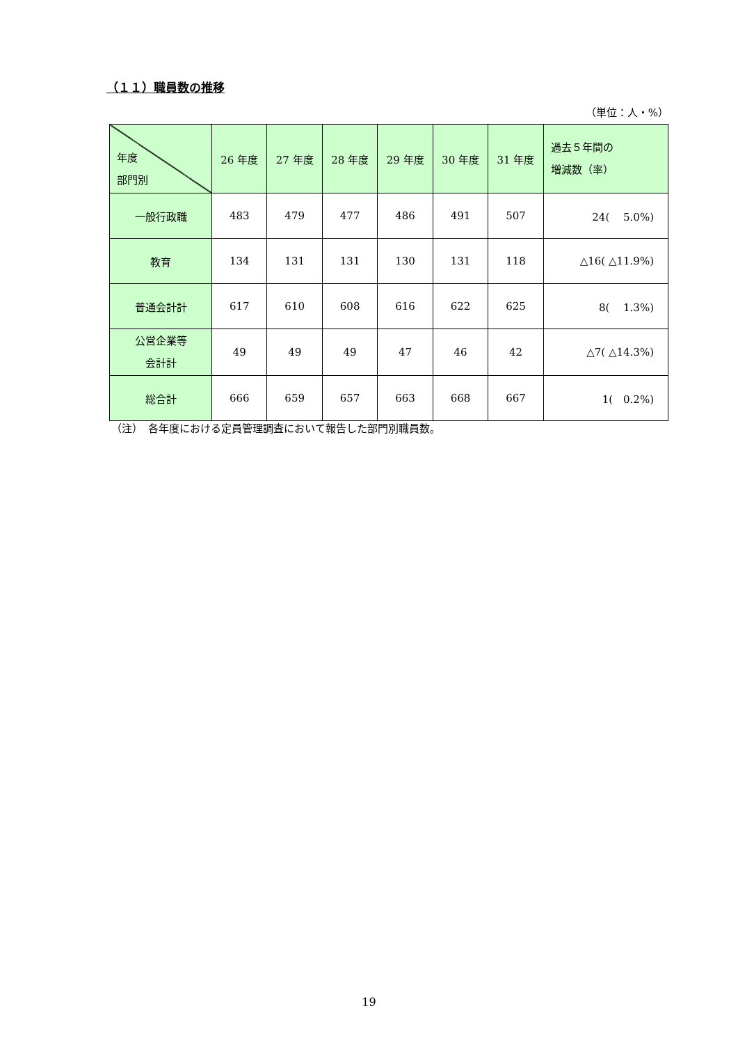（１１）職員数の推移
（単位：人・%）
| 年度 部門別 | 26 年度 | 27 年度 | 28 年度 | 29 年度 | 30 年度 | 31 年度 | 過去５年間の 増減数（率） |
| --- | --- | --- | --- | --- | --- | --- | --- |
| 一般行政職 | 483 | 479 | 477 | 486 | 491 | 507 | 24( 5.0%) |
| 教育 | 134 | 131 | 131 | 130 | 131 | 118 | △16( △11.9%) |
| 普通会計計 | 617 | 610 | 608 | 616 | 622 | 625 | 8( 1.3%) |
| 公営企業等 会計計 | 49 | 49 | 49 | 47 | 46 | 42 | △7( △14.3%) |
| 総合計 | 666 | 659 | 657 | 663 | 668 | 667 | 1( 0.2%) |
（注）　各年度における定員管理調査において報告した部門別職員数。
19